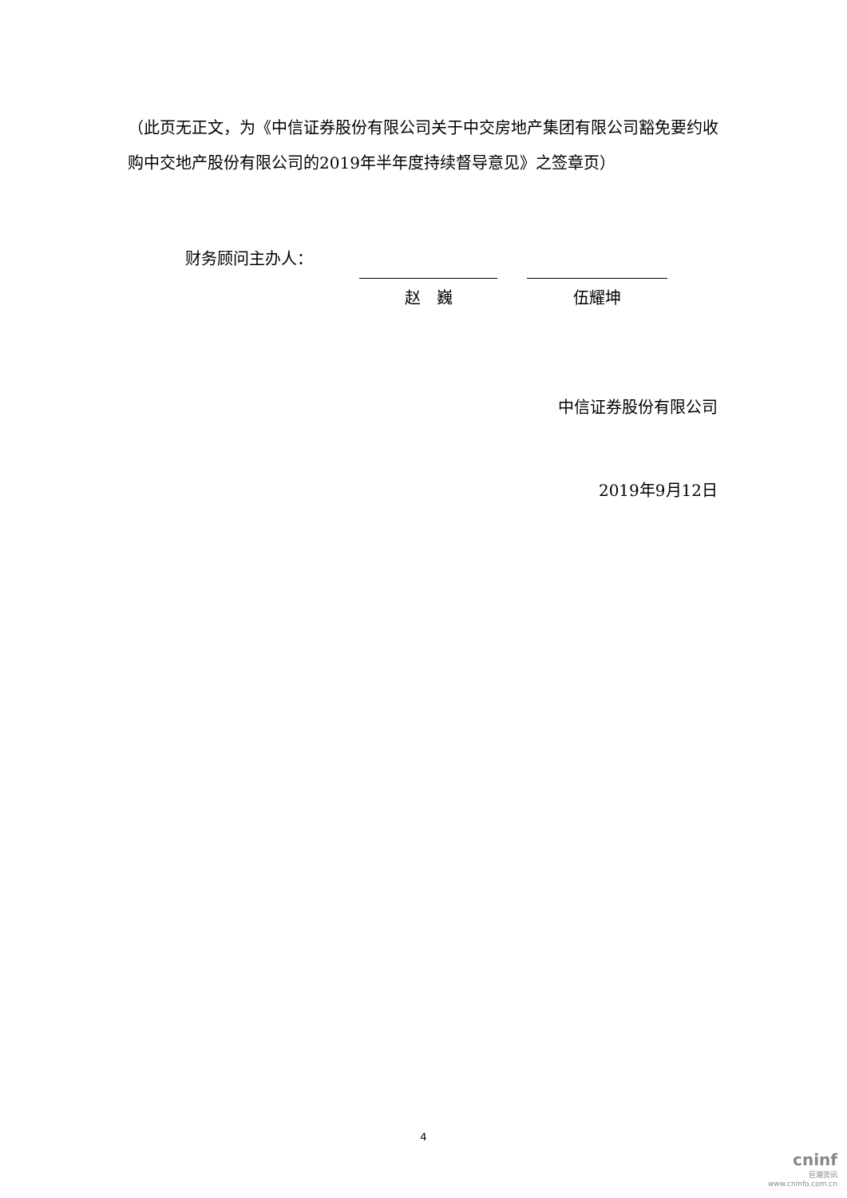（此页无正文，为《中信证券股份有限公司关于中交房地产集团有限公司豁免要约收购中交地产股份有限公司的2019年半年度持续督导意见》之签章页）
财务顾问主办人：
赵　巍 伍耀坤
中信证券股份有限公司
2019年9月12日
4
cninf
巨潮资讯
www.cninfo.com.cn